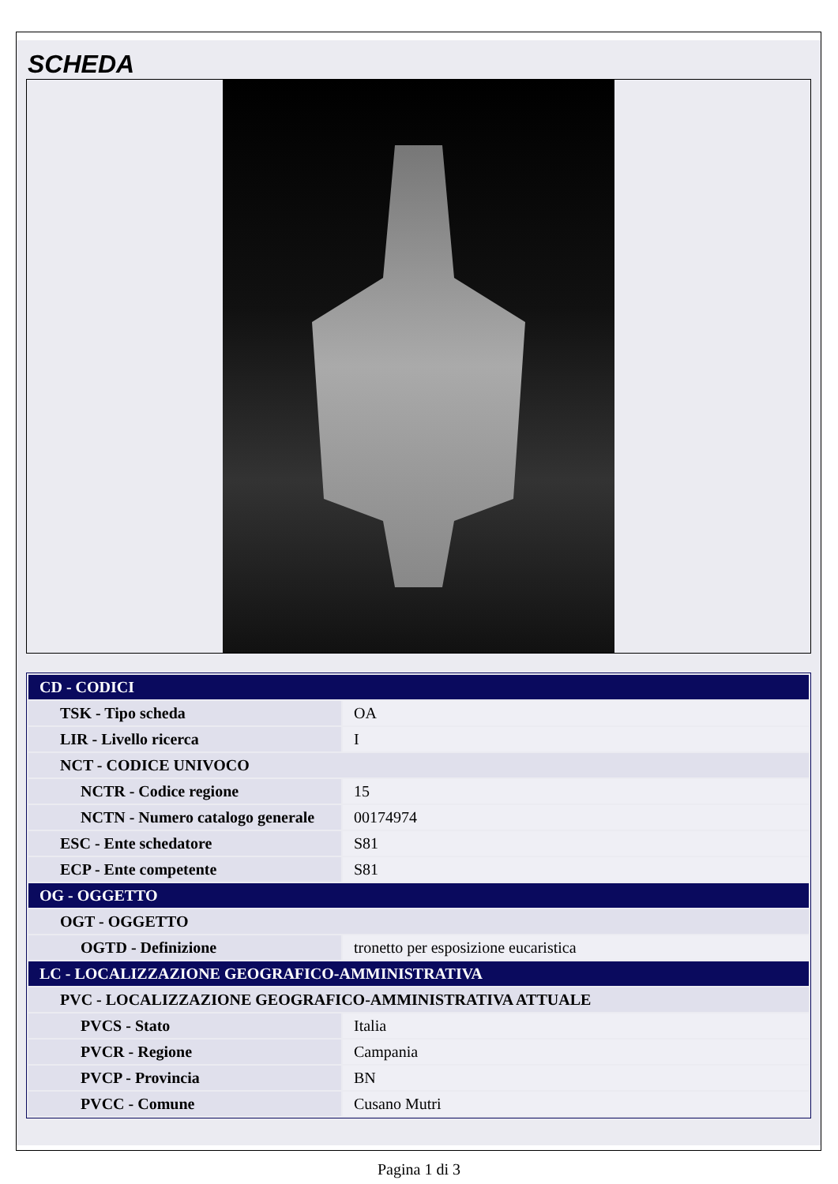SCHEDA
| CD - CODICI | |
| TSK - Tipo scheda | OA |
| LIR - Livello ricerca | I |
| NCT - CODICE UNIVOCO | |
| NCTR - Codice regione | 15 |
| NCTN - Numero catalogo generale | 00174974 |
| ESC - Ente schedatore | S81 |
| ECP - Ente competente | S81 |
| OG - OGGETTO | |
| OGT - OGGETTO | |
| OGTD - Definizione | tronetto per esposizione eucaristica |
| LC - LOCALIZZAZIONE GEOGRAFICO-AMMINISTRATIVA | |
| PVC - LOCALIZZAZIONE GEOGRAFICO-AMMINISTRATIVA ATTUALE | |
| PVCS - Stato | Italia |
| PVCR - Regione | Campania |
| PVCP - Provincia | BN |
| PVCC - Comune | Cusano Mutri |
Pagina 1 di 3